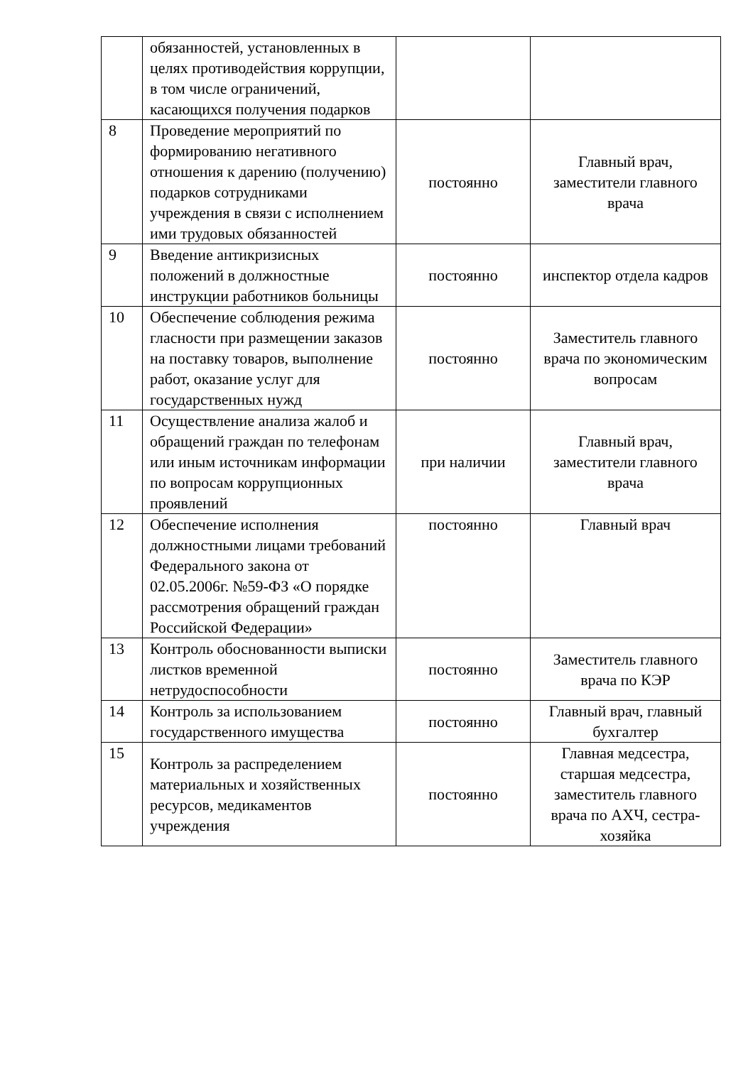| | обязанностей, установленных в целях противодействия коррупции, в том числе ограничений, касающихся получения подарков | | |
| 8 | Проведение мероприятий по формированию негативного отношения к дарению (получению) подарков сотрудниками учреждения в связи с исполнением ими трудовых обязанностей | постоянно | Главный врач, заместители главного врача |
| 9 | Введение антикризисных положений в должностные инструкции работников больницы | постоянно | инспектор отдела кадров |
| 10 | Обеспечение соблюдения режима гласности при размещении заказов на поставку товаров, выполнение работ, оказание услуг для государственных нужд | постоянно | Заместитель главного врача по экономическим вопросам |
| 11 | Осуществление анализа жалоб и обращений граждан по телефонам или иным источникам информации по вопросам коррупционных проявлений | при наличии | Главный врач, заместители главного врача |
| 12 | Обеспечение исполнения должностными лицами требований Федерального закона от 02.05.2006г. №59-ФЗ «О порядке рассмотрения обращений граждан Российской Федерации» | постоянно | Главный врач |
| 13 | Контроль обоснованности выписки листков временной нетрудоспособности | постоянно | Заместитель главного врача по КЭР |
| 14 | Контроль за использованием государственного имущества | постоянно | Главный врач, главный бухгалтер |
| 15 | Контроль за распределением материальных и хозяйственных ресурсов, медикаментов учреждения | постоянно | Главная медсестра, старшая медсестра, заместитель главного врача по АХЧ, сестра-хозяйка |